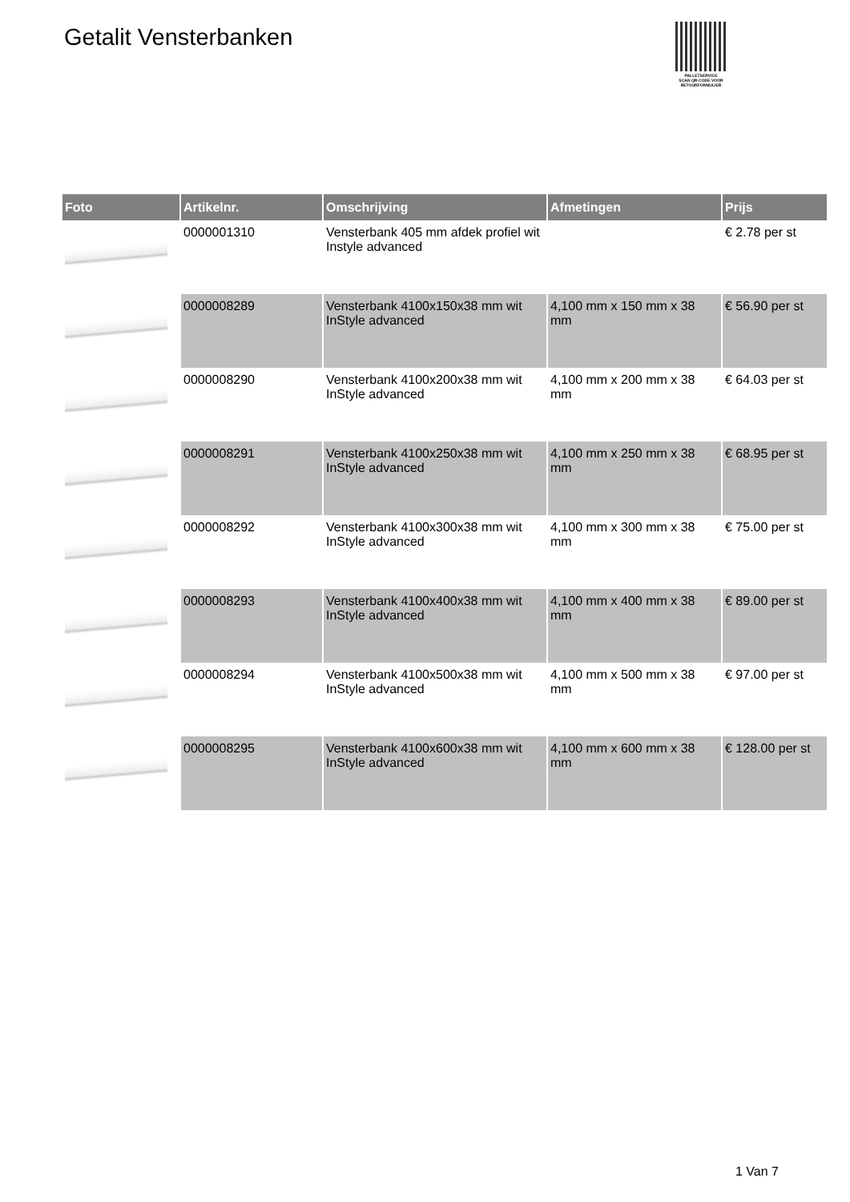Getalit Vensterbanken
PALLETSERVICE
SCAN QR-CODE VOOR
RETOURFORMULIER
| Foto | Artikelnr. | Omschrijving | Afmetingen | Prijs |
| --- | --- | --- | --- | --- |
| | 0000001310 | Vensterbank 405 mm afdek profiel wit Instyle advanced | | € 2.78 per st |
| | 0000008289 | Vensterbank 4100x150x38 mm wit InStyle advanced | 4,100 mm x 150 mm x 38 mm | € 56.90 per st |
| | 0000008290 | Vensterbank 4100x200x38 mm wit InStyle advanced | 4,100 mm x 200 mm x 38 mm | € 64.03 per st |
| | 0000008291 | Vensterbank 4100x250x38 mm wit InStyle advanced | 4,100 mm x 250 mm x 38 mm | € 68.95 per st |
| | 0000008292 | Vensterbank 4100x300x38 mm wit InStyle advanced | 4,100 mm x 300 mm x 38 mm | € 75.00 per st |
| | 0000008293 | Vensterbank 4100x400x38 mm wit InStyle advanced | 4,100 mm x 400 mm x 38 mm | € 89.00 per st |
| | 0000008294 | Vensterbank 4100x500x38 mm wit InStyle advanced | 4,100 mm x 500 mm x 38 mm | € 97.00 per st |
| | 0000008295 | Vensterbank 4100x600x38 mm wit InStyle advanced | 4,100 mm x 600 mm x 38 mm | € 128.00 per st |
1 Van 7